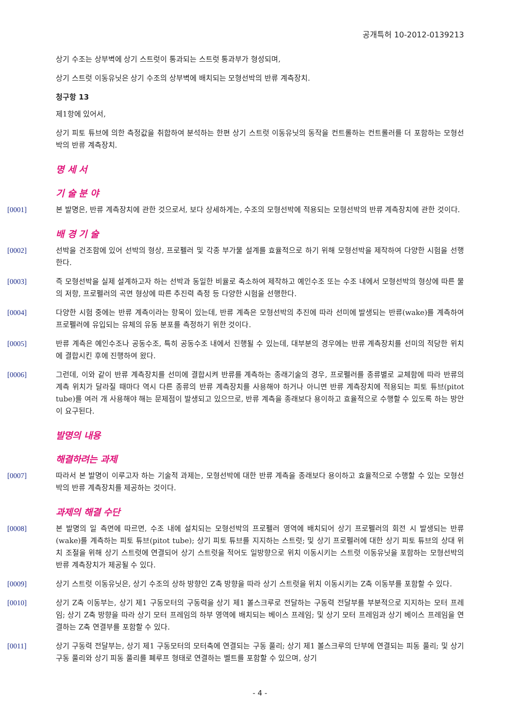공개특허 10-2012-0139213
상기 수조는 상부벽에 상기 스트럿이 통과되는 스트럿 통과부가 형성되며,
상기 스트럿 이동유닛은 상기 수조의 상부벽에 배치되는 모형선박의 반류 계측장치.
청구항 13
제1항에 있어서,
상기 피토 튜브에 의한 측정값을 취합하여 분석하는 한편 상기 스트럿 이동유닛의 동작을 컨트롤하는 컨트롤러를 더 포함하는 모형선박의 반류 계측장치.
명 세 서
기 술 분 야
[0001] 본 발명은, 반류 계측장치에 관한 것으로서, 보다 상세하게는, 수조의 모형선박에 적용되는 모형선박의 반류 계측장치에 관한 것이다.
배 경 기 술
[0002] 선박을 건조함에 있어 선박의 형상, 프로펠러 및 각종 부가물 설계를 효율적으로 하기 위해 모형선박을 제작하여 다양한 시험을 선행한다.
[0003] 즉 모형선박을 실제 설계하고자 하는 선박과 동일한 비율로 축소하여 제작하고 예인수조 또는 수조 내에서 모형선박의 형상에 따른 물의 저항, 프로펠러의 곡면 형상에 따른 추진력 측정 등 다양한 시험을 선행한다.
[0004] 다양한 시험 중에는 반류 계측이라는 항목이 있는데, 반류 계측은 모형선박의 추진에 따라 선미에 발생되는 반류(wake)를 계측하여 프로펠러에 유입되는 유체의 유동 분포를 측정하기 위한 것이다.
[0005] 반류 계측은 예인수조나 공동수조, 특히 공동수조 내에서 진행될 수 있는데, 대부분의 경우에는 반류 계측장치를 선미의 적당한 위치에 결합시킨 후에 진행하여 왔다.
[0006] 그런데, 이와 같이 반류 계측장치를 선미에 결합시켜 반류를 계측하는 종래기술의 경우, 프로펠러를 종류별로 교체함에 따라 반류의 계측 위치가 달라질 때마다 역시 다른 종류의 반류 계측장치를 사용해야 하거나 아니면 반류 계측장치에 적용되는 피토 튜브(pitot tube)를 여러 개 사용해야 해는 문제점이 발생되고 있으므로, 반류 계측을 종래보다 용이하고 효율적으로 수행할 수 있도록 하는 방안이 요구된다.
발명의 내용
해결하려는 과제
[0007] 따라서 본 발명이 이루고자 하는 기술적 과제는, 모형선박에 대한 반류 계측을 종래보다 용이하고 효율적으로 수행할 수 있는 모형선박의 반류 계측장치를 제공하는 것이다.
과제의 해결 수단
[0008] 본 발명의 일 측면에 따르면, 수조 내에 설치되는 모형선박의 프로펠러 영역에 배치되어 상기 프로펠러의 회전 시 발생되는 반류(wake)를 계측하는 피토 튜브(pitot tube); 상기 피토 튜브를 지지하는 스트럿; 및 상기 프로펠러에 대한 상기 피토 튜브의 상대 위치 조절을 위해 상기 스트럿에 연결되어 상기 스트럿을 적어도 일방향으로 위치 이동시키는 스트럿 이동유닛을 포함하는 모형선박의 반류 계측장치가 제공될 수 있다.
[0009] 상기 스트럿 이동유닛은, 상기 수조의 상하 방향인 Z축 방향을 따라 상기 스트럿을 위치 이동시키는 Z축 이동부를 포함할 수 있다.
[0010] 상기 Z축 이동부는, 상기 제1 구동모터의 구동력을 상기 제1 볼스크루로 전달하는 구동력 전달부를 부분적으로 지지하는 모터 프레임; 상기 Z축 방향을 따라 상기 모터 프레임의 하부 영역에 배치되는 베이스 프레임; 및 상기 모터 프레임과 상기 베이스 프레임을 연결하는 Z축 연결부를 포함할 수 있다.
[0011] 상기 구동력 전달부는, 상기 제1 구동모터의 모터축에 연결되는 구동 풀리; 상기 제1 볼스크루의 단부에 연결되는 피동 풀리; 및 상기 구동 풀리와 상기 피동 풀리를 폐루프 형태로 연결하는 벨트를 포함할 수 있으며, 상기
- 4 -